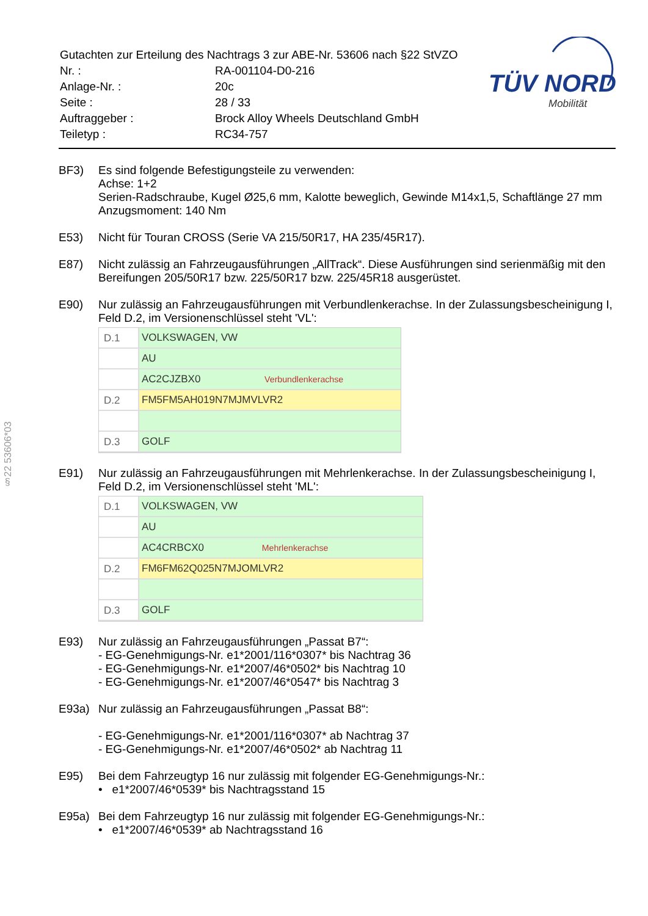| Gutachten zur Erteilung des Nachtrags 3 zur ABE-Nr. 53606 nach §22 StVZO | |
| Nr. : | RA-001104-D0-216 |
| Anlage-Nr. : | 20c |
| Seite : | 28 / 33 |
| Auftraggeber : | Brock Alloy Wheels Deutschland GmbH |
| Teiletyp : | RC34-757 |
TÜV NORD
Mobilität
§22 53606*03
BF3) Es sind folgende Befestigungsteile zu verwenden:
Achse: 1+2
Serien-Radschraube, Kugel Ø25,6 mm, Kalotte beweglich, Gewinde M14x1,5, Schaftlänge 27 mm
Anzugsmoment: 140 Nm
E53) Nicht für Touran CROSS (Serie VA 215/50R17, HA 235/45R17).
E87) Nicht zulässig an Fahrzeugausführungen „AllTrack“. Diese Ausführungen sind serienmäßig mit den Bereifungen 205/50R17 bzw. 225/50R17 bzw. 225/45R18 ausgerüstet.
E90) Nur zulässig an Fahrzeugausführungen mit Verbundlenkerachse. In der Zulassungsbescheinigung I, Feld D.2, im Versionenschlüssel steht 'VL':
D.1 VOLKSWAGEN, VW
AU
AC2CJZBX0 Verbundlenkerachse
D.2 FM5FM5AH019N7MJMVLVR2
D.3 GOLF
E91) Nur zulässig an Fahrzeugausführungen mit Mehrlenkerachse. In der Zulassungsbescheinigung I, Feld D.2, im Versionenschlüssel steht 'ML':
D.1 VOLKSWAGEN, VW
AU
AC4CRBCX0 Mehrlenkerachse
D.2 FM6FM62Q025N7MJOMLVR2
D.3 GOLF
E93) Nur zulässig an Fahrzeugausführungen „Passat B7“:
- EG-Genehmigungs-Nr. e1*2001/116*0307* bis Nachtrag 36
- EG-Genehmigungs-Nr. e1*2007/46*0502* bis Nachtrag 10
- EG-Genehmigungs-Nr. e1*2007/46*0547* bis Nachtrag 3
E93a) Nur zulässig an Fahrzeugausführungen „Passat B8“:
- EG-Genehmigungs-Nr. e1*2001/116*0307* ab Nachtrag 37
- EG-Genehmigungs-Nr. e1*2007/46*0502* ab Nachtrag 11
E95) Bei dem Fahrzeugtyp 16 nur zulässig mit folgender EG-Genehmigungs-Nr.:
• e1*2007/46*0539* bis Nachtragsstand 15
E95a) Bei dem Fahrzeugtyp 16 nur zulässig mit folgender EG-Genehmigungs-Nr.:
• e1*2007/46*0539* ab Nachtragsstand 16